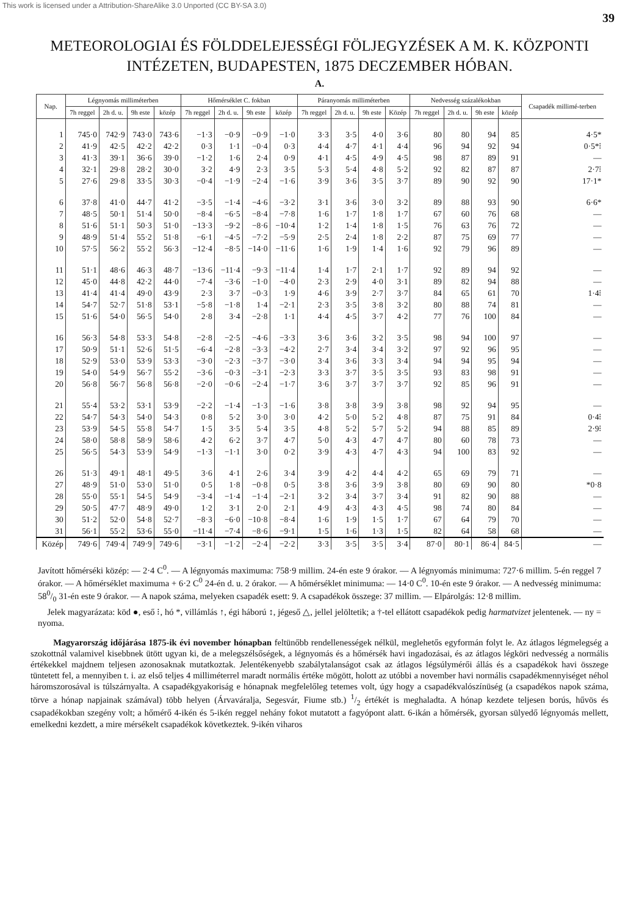This work is licensed under a Attribution-ShareAlike 3.0 Unported (CC BY-SA 3.0)
39
METEOROLOGIAI ÉS FÖLDDELEJESSÉGI FÖLJEGYZÉSEK A M. K. KÖZPONTI INTÉZETEN, BUDAPESTEN, 1875 DECZEMBER HÓBAN.
A.
| Nap. | Légnyomás milliméterben | | | | Hőmérséklet C. fokban | | | | Páranyomás milliméterben | | | | Nedvesség százalékokban | | | | Csapadék millimé-terben |
| --- | --- | --- | --- | --- | --- | --- | --- | --- | --- | --- | --- | --- | --- | --- | --- | --- | --- |
| | 7h reggel | 2h d. u. | 9h este | közép | 7h reggel | 2h d. u. | 9h este | közép | 7h reggel | 2h d. u. | 9h este | Közép | 7h reggel | 2h d. u. | 9h este | közép | |
| 1 | 745·0 | 742·9 | 743·0 | 743·6 | −1·3 | −0·9 | −0·9 | −1·0 | 3·3 | 3·5 | 4·0 | 3·6 | 80 | 80 | 94 | 85 | 4·5* |
| 2 | 41·9 | 42·5 | 42·2 | 42·2 | 0·3 | 1·1 | −0·4 | 0·3 | 4·4 | 4·7 | 4·1 | 4·4 | 96 | 94 | 92 | 94 | 0·5*⁝ |
| 3 | 41·3 | 39·1 | 36·6 | 39·0 | −1·2 | 1·6 | 2·4 | 0·9 | 4·1 | 4·5 | 4·9 | 4·5 | 98 | 87 | 89 | 91 | — |
| 4 | 32·1 | 29·8 | 28·2 | 30·0 | 3·2 | 4·9 | 2·3 | 3·5 | 5·3 | 5·4 | 4·8 | 5·2 | 92 | 82 | 87 | 87 | 2·7⁝ |
| 5 | 27·6 | 29·8 | 33·5 | 30·3 | −0·4 | −1·9 | −2·4 | −1·6 | 3·9 | 3·6 | 3·5 | 3·7 | 89 | 90 | 92 | 90 | 17·1* |
| 6 | 37·8 | 41·0 | 44·7 | 41·2 | −3·5 | −1·4 | −4·6 | −3·2 | 3·1 | 3·6 | 3·0 | 3·2 | 89 | 88 | 93 | 90 | 6·6* |
| 7 | 48·5 | 50·1 | 51·4 | 50·0 | −8·4 | −6·5 | −8·4 | −7·8 | 1·6 | 1·7 | 1·8 | 1·7 | 67 | 60 | 76 | 68 | — |
| 8 | 51·6 | 51·1 | 50·3 | 51·0 | −13·3 | −9·2 | −8·6 | −10·4 | 1·2 | 1·4 | 1·8 | 1·5 | 76 | 63 | 76 | 72 | — |
| 9 | 48·9 | 51·4 | 55·2 | 51·8 | −6·1 | −4·5 | −7·2 | −5·9 | 2·5 | 2·4 | 1·8 | 2·2 | 87 | 75 | 69 | 77 | — |
| 10 | 57·5 | 56·2 | 55·2 | 56·3 | −12·4 | −8·5 | −14·0 | −11·6 | 1·6 | 1·9 | 1·4 | 1·6 | 92 | 79 | 96 | 89 | — |
| 11 | 51·1 | 48·6 | 46·3 | 48·7 | −13·6 | −11·4 | −9·3 | −11·4 | 1·4 | 1·7 | 2·1 | 1·7 | 92 | 89 | 94 | 92 | — |
| 12 | 45·0 | 44·8 | 42·2 | 44·0 | −7·4 | −3·6 | −1·0 | −4·0 | 2·3 | 2·9 | 4·0 | 3·1 | 89 | 82 | 94 | 88 | — |
| 13 | 41·4 | 41·4 | 49·0 | 43·9 | 2·3 | 3·7 | −0·3 | 1·9 | 4·6 | 3·9 | 2·7 | 3·7 | 84 | 65 | 61 | 70 | 1·4⁝ |
| 14 | 54·7 | 52·7 | 51·8 | 53·1 | −5·8 | −1·8 | 1·4 | −2·1 | 2·3 | 3·5 | 3·8 | 3·2 | 80 | 88 | 74 | 81 | — |
| 15 | 51·6 | 54·0 | 56·5 | 54·0 | 2·8 | 3·4 | −2·8 | 1·1 | 4·4 | 4·5 | 3·7 | 4·2 | 77 | 76 | 100 | 84 | — |
| 16 | 56·3 | 54·8 | 53·3 | 54·8 | −2·8 | −2·5 | −4·6 | −3·3 | 3·6 | 3·6 | 3·2 | 3·5 | 98 | 94 | 100 | 97 | — |
| 17 | 50·9 | 51·1 | 52·6 | 51·5 | −6·4 | −2·8 | −3·3 | −4·2 | 2·7 | 3·4 | 3·4 | 3·2 | 97 | 92 | 96 | 95 | — |
| 18 | 52·9 | 53·0 | 53·9 | 53·3 | −3·0 | −2·3 | −3·7 | −3·0 | 3·4 | 3·6 | 3·3 | 3·4 | 94 | 94 | 95 | 94 | — |
| 19 | 54·0 | 54·9 | 56·7 | 55·2 | −3·6 | −0·3 | −3·1 | −2·3 | 3·3 | 3·7 | 3·5 | 3·5 | 93 | 83 | 98 | 91 | — |
| 20 | 56·8 | 56·7 | 56·8 | 56·8 | −2·0 | −0·6 | −2·4 | −1·7 | 3·6 | 3·7 | 3·7 | 3·7 | 92 | 85 | 96 | 91 | — |
| 21 | 55·4 | 53·2 | 53·1 | 53·9 | −2·2 | −1·4 | −1·3 | −1·6 | 3·8 | 3·8 | 3·9 | 3·8 | 98 | 92 | 94 | 95 | — |
| 22 | 54·7 | 54·3 | 54·0 | 54·3 | 0·8 | 5·2 | 3·0 | 3·0 | 4·2 | 5·0 | 5·2 | 4·8 | 87 | 75 | 91 | 84 | 0·4⁝ |
| 23 | 53·9 | 54·5 | 55·8 | 54·7 | 1·5 | 3·5 | 5·4 | 3·5 | 4·8 | 5·2 | 5·7 | 5·2 | 94 | 88 | 85 | 89 | 2·9⁝ |
| 24 | 58·0 | 58·8 | 58·9 | 58·6 | 4·2 | 6·2 | 3·7 | 4·7 | 5·0 | 4·3 | 4·7 | 4·7 | 80 | 60 | 78 | 73 | — |
| 25 | 56·5 | 54·3 | 53·9 | 54·9 | −1·3 | −1·1 | 3·0 | 0·2 | 3·9 | 4·3 | 4·7 | 4·3 | 94 | 100 | 83 | 92 | — |
| 26 | 51·3 | 49·1 | 48·1 | 49·5 | 3·6 | 4·1 | 2·6 | 3·4 | 3·9 | 4·2 | 4·4 | 4·2 | 65 | 69 | 79 | 71 | — |
| 27 | 48·9 | 51·0 | 53·0 | 51·0 | 0·5 | 1·8 | −0·8 | 0·5 | 3·8 | 3·6 | 3·9 | 3·8 | 80 | 69 | 90 | 80 | *0·8 |
| 28 | 55·0 | 55·1 | 54·5 | 54·9 | −3·4 | −1·4 | −1·4 | −2·1 | 3·2 | 3·4 | 3·7 | 3·4 | 91 | 82 | 90 | 88 | — |
| 29 | 50·5 | 47·7 | 48·9 | 49·0 | 1·2 | 3·1 | 2·0 | 2·1 | 4·9 | 4·3 | 4·3 | 4·5 | 98 | 74 | 80 | 84 | — |
| 30 | 51·2 | 52·0 | 54·8 | 52·7 | −8·3 | −6·0 | −10·8 | −8·4 | 1·6 | 1·9 | 1·5 | 1·7 | 67 | 64 | 79 | 70 | — |
| 31 | 56·1 | 55·2 | 53·6 | 55·0 | −11·4 | −7·4 | −8·6 | −9·1 | 1·5 | 1·6 | 1·3 | 1·5 | 82 | 64 | 58 | 68 | — |
| Közép | 749·6 | 749·4 | 749·9 | 749·6 | −3·1 | −1·2 | −2·4 | −2·2 | 3·3 | 3·5 | 3·5 | 3·4 | 87·0 | 80·1 | 86·4 | 84·5 | — |
Javított hőmérséki közép: — 2·4 C<sup>0</sup>. — A légnyomás maximuma: 758·9 millim. 24-én este 9 órakor. — A légnyomás minimuma: 727·6 millim. 5-én reggel 7 órakor. — A hőmérséklet maximuma + 6·2 C<sup>0</sup> 24-én d. u. 2 órakor. — A hőmérséklet minimuma: — 14·0 C<sup>0</sup>. 10-én este 9 órakor. — A nedvesség minimuma: 580/0 31-én este 9 órakor. — A napok száma, melyeken csapadék esett: 9. A csapadékok összege: 37 millim. — Elpárolgás: 12·8 millim.
Jelek magyarázata: köd ●, eső ⁝, hó *, villámlás ↑, égi háború ↕, jégeső △, jellel jelöltetik; a †-tel ellátott csapadékok pedig harmatvizet jelentenek. — ny = nyoma.
Magyarország időjárása 1875-ik évi november hónapban feltünőbb rendellenességek nélkül, meglehetős egyformán folyt le. Az átlagos légmelegség a szokottnál valamivel kisebbnek ütött ugyan ki, de a melegszélsőségek, a légnyomás és a hőmérsék havi ingadozásai, és az átlagos légköri nedvesség a normális értékekkel majdnem teljesen azonosaknak mutatkoztak. Jelentékenyebb szabálytalanságot csak az átlagos légsúlymérői állás és a csapadékok havi összege tüntetett fel, a mennyiben t. i. az első teljes 4 milliméterrel maradt normális értéke mögött, holott az utóbbi a november havi normális csapadékmennyiséget néhol háromszorosával is túlszárnyalta. A csapadékgyakoriság e hónapnak megfelelőleg tetemes volt, úgy hogy a csapadékvalószínüség (a csapadékos napok száma, törve a hónap napjainak számával) több helyen (Árvaváralja, Segesvár, Fiume stb.) 1/2 értékét is meghaladta. A hónap kezdete teljesen borús, hűvös és csapadékokban szegény volt; a hőmérő 4-ikén és 5-ikén reggel nehány fokot mutatott a fagyópont alatt. 6-ikán a hőmérsék, gyorsan sülyedő légnyomás mellett, emelkedni kezdett, a mire mérsékelt csapadékok következtek. 9-ikén viharos